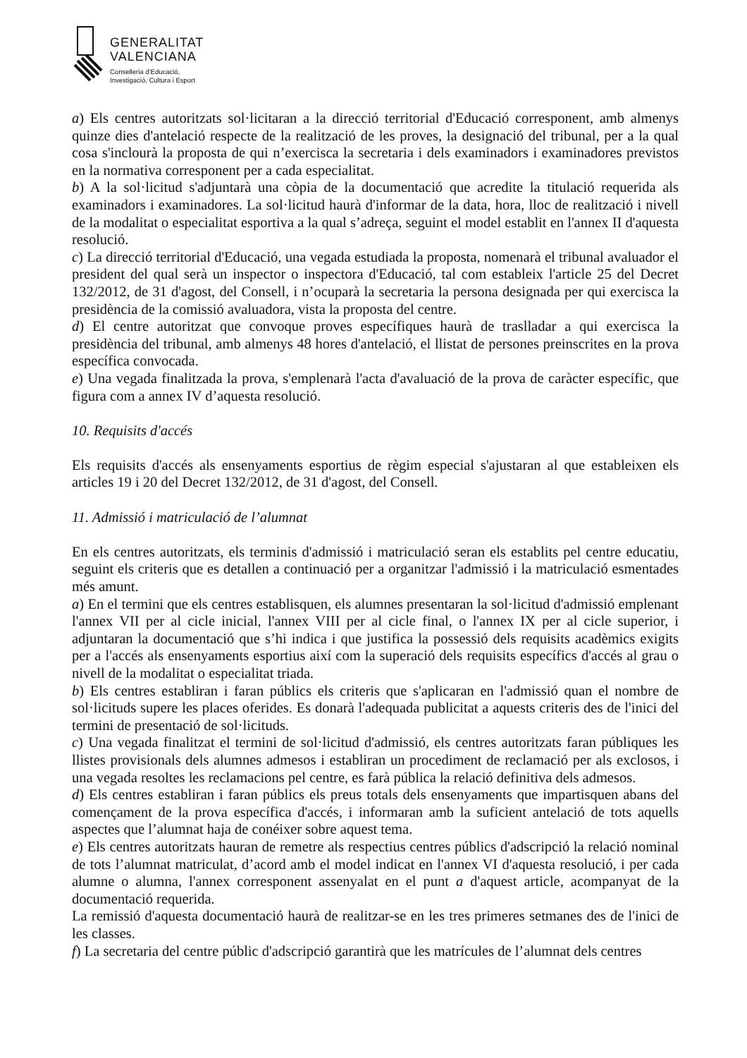GENERALITAT
VALENCIANA
Conselleria d’Educació,
Investigació, Cultura i Esport
a) Els centres autoritzats sol·licitaran a la direcció territorial d'Educació corresponent, amb almenys quinze dies d'antelació respecte de la realització de les proves, la designació del tribunal, per a la qual cosa s'inclourà la proposta de qui n’exercisca la secretaria i dels examinadors i examinadores previstos en la normativa corresponent per a cada especialitat.
b) A la sol·licitud s'adjuntarà una còpia de la documentació que acredite la titulació requerida als examinadors i examinadores. La sol·licitud haurà d'informar de la data, hora, lloc de realització i nivell de la modalitat o especialitat esportiva a la qual s’adreça, seguint el model establit en l'annex II d'aquesta resolució.
c) La direcció territorial d'Educació, una vegada estudiada la proposta, nomenarà el tribunal avaluador el president del qual serà un inspector o inspectora d'Educació, tal com estableix l'article 25 del Decret 132/2012, de 31 d'agost, del Consell, i n’ocuparà la secretaria la persona designada per qui exercisca la presidència de la comissió avaluadora, vista la proposta del centre.
d) El centre autoritzat que convoque proves específiques haurà de traslladar a qui exercisca la presidència del tribunal, amb almenys 48 hores d'antelació, el llistat de persones preinscrites en la prova específica convocada.
e) Una vegada finalitzada la prova, s'emplenarà l'acta d'avaluació de la prova de caràcter específic, que figura com a annex IV d’aquesta resolució.
10. Requisits d'accés
Els requisits d'accés als ensenyaments esportius de règim especial s'ajustaran al que estableixen els articles 19 i 20 del Decret 132/2012, de 31 d'agost, del Consell.
11. Admissió i matriculació de l’alumnat
En els centres autoritzats, els terminis d'admissió i matriculació seran els establits pel centre educatiu, seguint els criteris que es detallen a continuació per a organitzar l'admissió i la matriculació esmentades més amunt.
a) En el termini que els centres establisquen, els alumnes presentaran la sol·licitud d'admissió emplenant l'annex VII per al cicle inicial, l'annex VIII per al cicle final, o l'annex IX per al cicle superior, i adjuntaran la documentació que s’hi indica i que justifica la possessió dels requisits acadèmics exigits per a l'accés als ensenyaments esportius així com la superació dels requisits específics d'accés al grau o nivell de la modalitat o especialitat triada.
b) Els centres establiran i faran públics els criteris que s'aplicaran en l'admissió quan el nombre de sol·licituds supere les places oferides. Es donarà l'adequada publicitat a aquests criteris des de l'inici del termini de presentació de sol·licituds.
c) Una vegada finalitzat el termini de sol·licitud d'admissió, els centres autoritzats faran públiques les llistes provisionals dels alumnes admesos i establiran un procediment de reclamació per als exclosos, i una vegada resoltes les reclamacions pel centre, es farà pública la relació definitiva dels admesos.
d) Els centres establiran i faran públics els preus totals dels ensenyaments que impartisquen abans del començament de la prova específica d'accés, i informaran amb la suficient antelació de tots aquells aspectes que l’alumnat haja de conéixer sobre aquest tema.
e) Els centres autoritzats hauran de remetre als respectius centres públics d'adscripció la relació nominal de tots l’alumnat matriculat, d’acord amb el model indicat en l'annex VI d'aquesta resolució, i per cada alumne o alumna, l'annex corresponent assenyalat en el punt a d'aquest article, acompanyat de la documentació requerida.
La remissió d'aquesta documentació haurà de realitzar-se en les tres primeres setmanes des de l'inici de les classes.
f) La secretaria del centre públic d'adscripció garantirà que les matrícules de l’alumnat dels centres